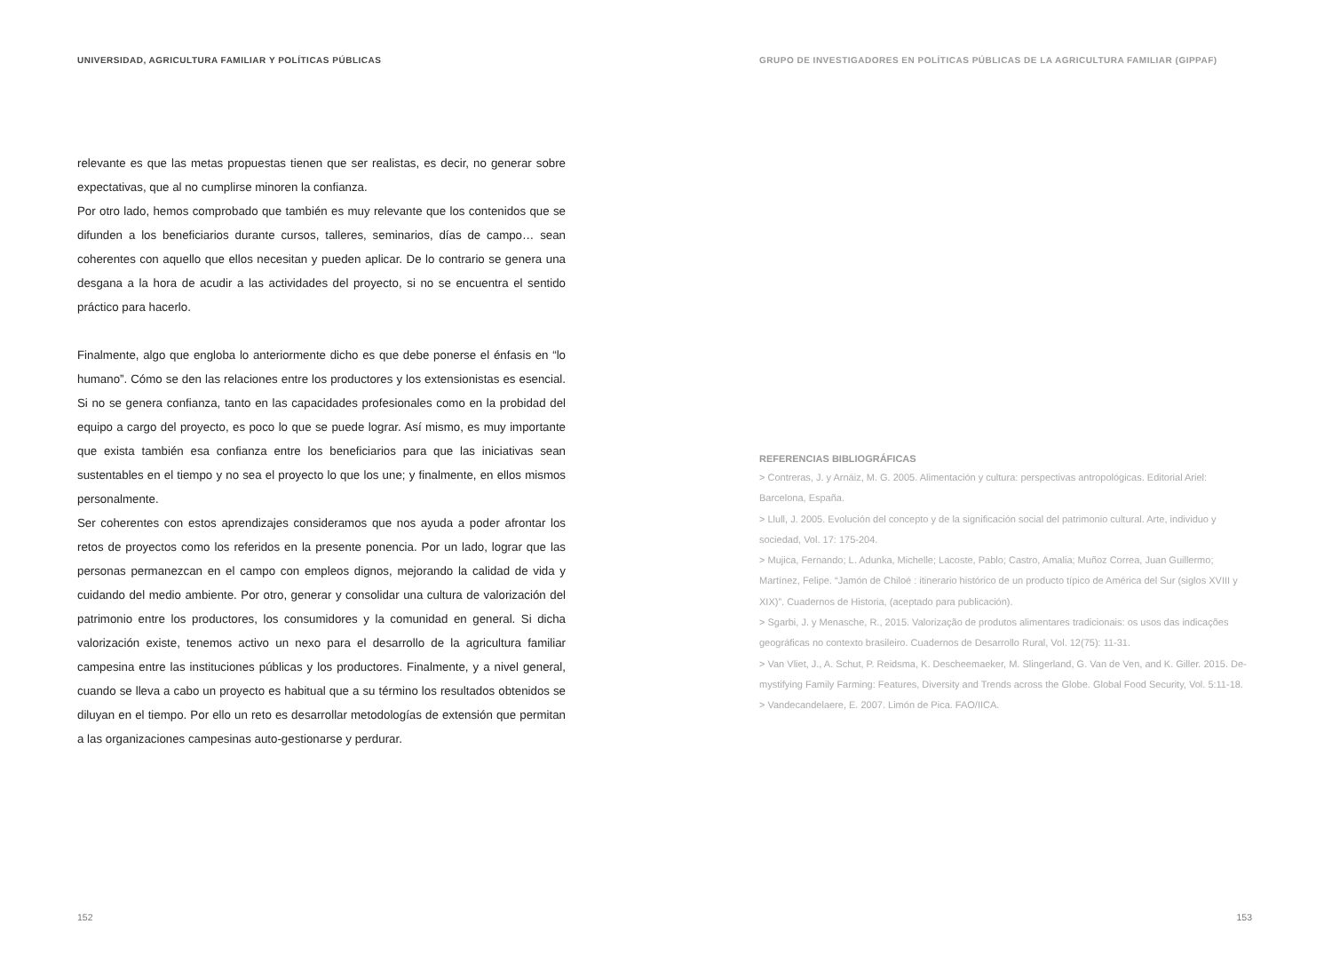UNIVERSIDAD, AGRICULTURA FAMILIAR Y POLÍTICAS PÚBLICAS
relevante es que las metas propuestas tienen que ser realistas, es decir, no generar sobre expectativas, que al no cumplirse minoren la confianza.
Por otro lado, hemos comprobado que también es muy relevante que los contenidos que se difunden a los beneficiarios durante cursos, talleres, seminarios, días de campo… sean coherentes con aquello que ellos necesitan y pueden aplicar. De lo contrario se genera una desgana a la hora de acudir a las actividades del proyecto, si no se encuentra el sentido práctico para hacerlo.
Finalmente, algo que engloba lo anteriormente dicho es que debe ponerse el énfasis en “lo humano”. Cómo se den las relaciones entre los productores y los extensionistas es esencial. Si no se genera confianza, tanto en las capacidades profesionales como en la probidad del equipo a cargo del proyecto, es poco lo que se puede lograr. Así mismo, es muy importante que exista también esa confianza entre los beneficiarios para que las iniciativas sean sustentables en el tiempo y no sea el proyecto lo que los une; y finalmente, en ellos mismos personalmente.
Ser coherentes con estos aprendizajes consideramos que nos ayuda a poder afrontar los retos de proyectos como los referidos en la presente ponencia. Por un lado, lograr que las personas permanezcan en el campo con empleos dignos, mejorando la calidad de vida y cuidando del medio ambiente. Por otro, generar y consolidar una cultura de valorización del patrimonio entre los productores, los consumidores y la comunidad en general. Si dicha valorización existe, tenemos activo un nexo para el desarrollo de la agricultura familiar campesina entre las instituciones públicas y los productores. Finalmente, y a nivel general, cuando se lleva a cabo un proyecto es habitual que a su término los resultados obtenidos se diluyan en el tiempo. Por ello un reto es desarrollar metodologías de extensión que permitan a las organizaciones campesinas auto-gestionarse y perdurar.
152
GRUPO DE INVESTIGADORES EN POLÍTICAS PÚBLICAS DE LA AGRICULTURA FAMILIAR (GIPPAF)
REFERENCIAS BIBLIOGRÁFICAS
> Contreras, J. y Arnáiz, M. G. 2005. Alimentación y cultura: perspectivas antropológicas. Editorial Ariel: Barcelona, España.
> Llull, J. 2005. Evolución del concepto y de la significación social del patrimonio cultural. Arte, individuo y sociedad, Vol. 17: 175-204.
> Mujica, Fernando; L. Adunka, Michelle; Lacoste, Pablo; Castro, Amalia; Muñoz Correa, Juan Guillermo; Martínez, Felipe. “Jamón de Chiloé : itinerario histórico de un producto típico de América del Sur (siglos XVIII y XIX)”. Cuadernos de Historia, (aceptado para publicación).
> Sgarbi, J. y Menasche, R., 2015. Valorização de produtos alimentares tradicionais: os usos das indicações geográficas no contexto brasileiro. Cuadernos de Desarrollo Rural, Vol. 12(75): 11-31.
> Van Vliet, J., A. Schut, P. Reidsma, K. Descheemaeker, M. Slingerland, G. Van de Ven, and K. Giller. 2015. De-mystifying Family Farming: Features, Diversity and Trends across the Globe. Global Food Security, Vol. 5:11-18.
> Vandecandelaere, E. 2007. Limón de Pica. FAO/IICA.
153